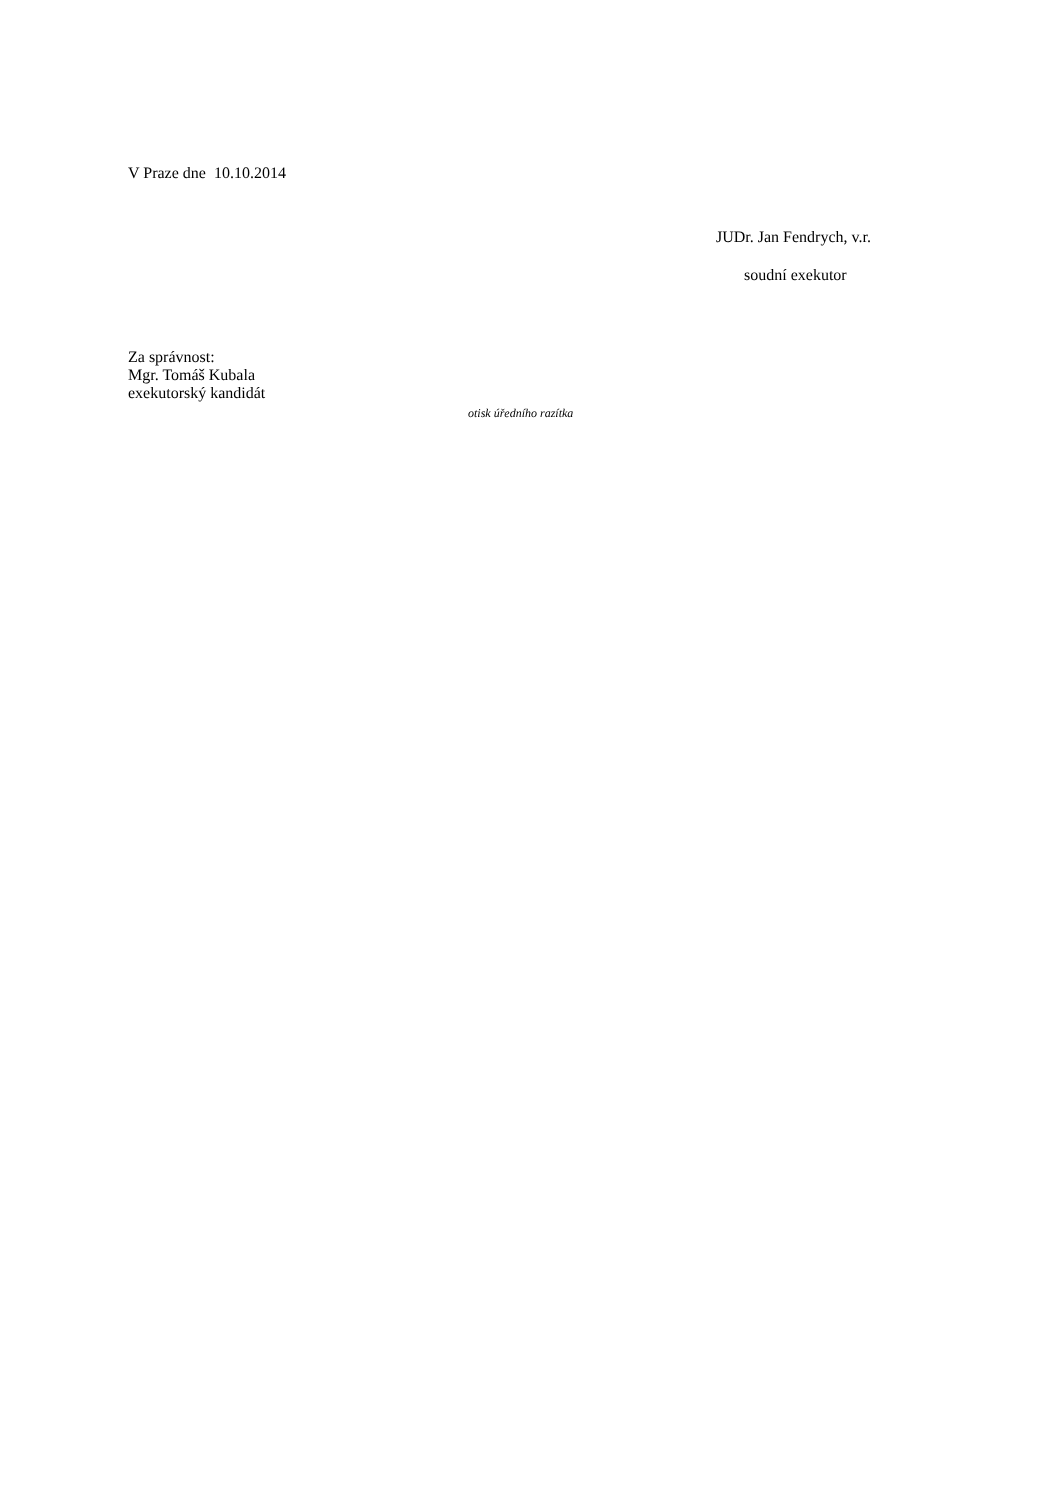V Praze dne 10.10.2014
JUDr. Jan Fendrych, v.r.
soudní exekutor
Za správnost:
Mgr. Tomáš Kubala
exekutorský kandidát
otisk úředního razítka